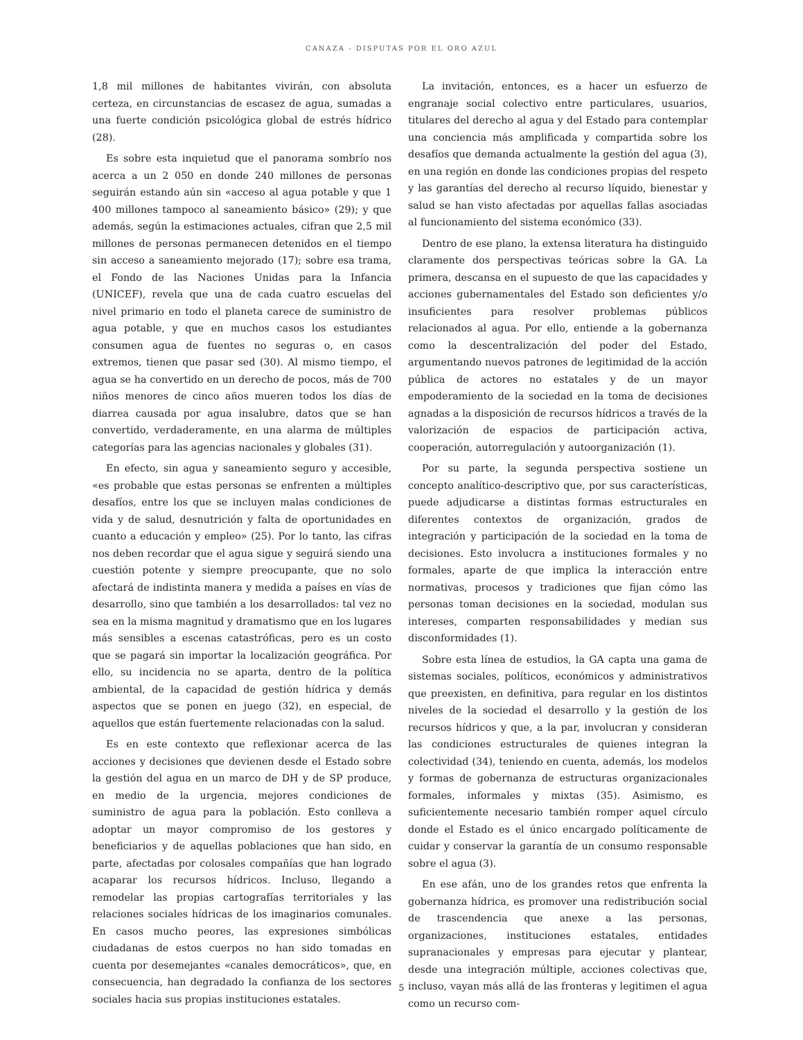CANAZA - DISPUTAS POR EL ORO AZUL
1,8 mil millones de habitantes vivirán, con absoluta certeza, en circunstancias de escasez de agua, sumadas a una fuerte condición psicológica global de estrés hídrico (28).
Es sobre esta inquietud que el panorama sombrío nos acerca a un 2 050 en donde 240 millones de personas seguirán estando aún sin «acceso al agua potable y que 1 400 millones tampoco al saneamiento básico» (29); y que además, según la estimaciones actuales, cifran que 2,5 mil millones de personas permanecen detenidos en el tiempo sin acceso a saneamiento mejorado (17); sobre esa trama, el Fondo de las Naciones Unidas para la Infancia (UNICEF), revela que una de cada cuatro escuelas del nivel primario en todo el planeta carece de suministro de agua potable, y que en muchos casos los estudiantes consumen agua de fuentes no seguras o, en casos extremos, tienen que pasar sed (30). Al mismo tiempo, el agua se ha convertido en un derecho de pocos, más de 700 niños menores de cinco años mueren todos los días de diarrea causada por agua insalubre, datos que se han convertido, verdaderamente, en una alarma de múltiples categorías para las agencias nacionales y globales (31).
En efecto, sin agua y saneamiento seguro y accesible, «es probable que estas personas se enfrenten a múltiples desafíos, entre los que se incluyen malas condiciones de vida y de salud, desnutrición y falta de oportunidades en cuanto a educación y empleo» (25). Por lo tanto, las cifras nos deben recordar que el agua sigue y seguirá siendo una cuestión potente y siempre preocupante, que no solo afectará de indistinta manera y medida a países en vías de desarrollo, sino que también a los desarrollados: tal vez no sea en la misma magnitud y dramatismo que en los lugares más sensibles a escenas catastróficas, pero es un costo que se pagará sin importar la localización geográfica. Por ello, su incidencia no se aparta, dentro de la política ambiental, de la capacidad de gestión hídrica y demás aspectos que se ponen en juego (32), en especial, de aquellos que están fuertemente relacionadas con la salud.
Es en este contexto que reflexionar acerca de las acciones y decisiones que devienen desde el Estado sobre la gestión del agua en un marco de DH y de SP produce, en medio de la urgencia, mejores condiciones de suministro de agua para la población. Esto conlleva a adoptar un mayor compromiso de los gestores y beneficiarios y de aquellas poblaciones que han sido, en parte, afectadas por colosales compañías que han logrado acaparar los recursos hídricos. Incluso, llegando a remodelar las propias cartografías territoriales y las relaciones sociales hídricas de los imaginarios comunales. En casos mucho peores, las expresiones simbólicas ciudadanas de estos cuerpos no han sido tomadas en cuenta por desemejantes «canales democráticos», que, en consecuencia, han degradado la confianza de los sectores sociales hacia sus propias instituciones estatales.
La invitación, entonces, es a hacer un esfuerzo de engranaje social colectivo entre particulares, usuarios, titulares del derecho al agua y del Estado para contemplar una conciencia más amplificada y compartida sobre los desafíos que demanda actualmente la gestión del agua (3), en una región en donde las condiciones propias del respeto y las garantías del derecho al recurso líquido, bienestar y salud se han visto afectadas por aquellas fallas asociadas al funcionamiento del sistema económico (33).
Dentro de ese plano, la extensa literatura ha distinguido claramente dos perspectivas teóricas sobre la GA. La primera, descansa en el supuesto de que las capacidades y acciones gubernamentales del Estado son deficientes y/o insuficientes para resolver problemas públicos relacionados al agua. Por ello, entiende a la gobernanza como la descentralización del poder del Estado, argumentando nuevos patrones de legitimidad de la acción pública de actores no estatales y de un mayor empoderamiento de la sociedad en la toma de decisiones agnadas a la disposición de recursos hídricos a través de la valorización de espacios de participación activa, cooperación, autorregulación y autoorganización (1).
Por su parte, la segunda perspectiva sostiene un concepto analítico-descriptivo que, por sus características, puede adjudicarse a distintas formas estructurales en diferentes contextos de organización, grados de integración y participación de la sociedad en la toma de decisiones. Esto involucra a instituciones formales y no formales, aparte de que implica la interacción entre normativas, procesos y tradiciones que fijan cómo las personas toman decisiones en la sociedad, modulan sus intereses, comparten responsabilidades y median sus disconformidades (1).
Sobre esta línea de estudios, la GA capta una gama de sistemas sociales, políticos, económicos y administrativos que preexisten, en definitiva, para regular en los distintos niveles de la sociedad el desarrollo y la gestión de los recursos hídricos y que, a la par, involucran y consideran las condiciones estructurales de quienes integran la colectividad (34), teniendo en cuenta, además, los modelos y formas de gobernanza de estructuras organizacionales formales, informales y mixtas (35). Asimismo, es suficientemente necesario también romper aquel círculo donde el Estado es el único encargado políticamente de cuidar y conservar la garantía de un consumo responsable sobre el agua (3).
En ese afán, uno de los grandes retos que enfrenta la gobernanza hídrica, es promover una redistribución social de trascendencia que anexe a las personas, organizaciones, instituciones estatales, entidades supranacionales y empresas para ejecutar y plantear, desde una integración múltiple, acciones colectivas que, incluso, vayan más allá de las fronteras y legitimen el agua como un recurso com-
5